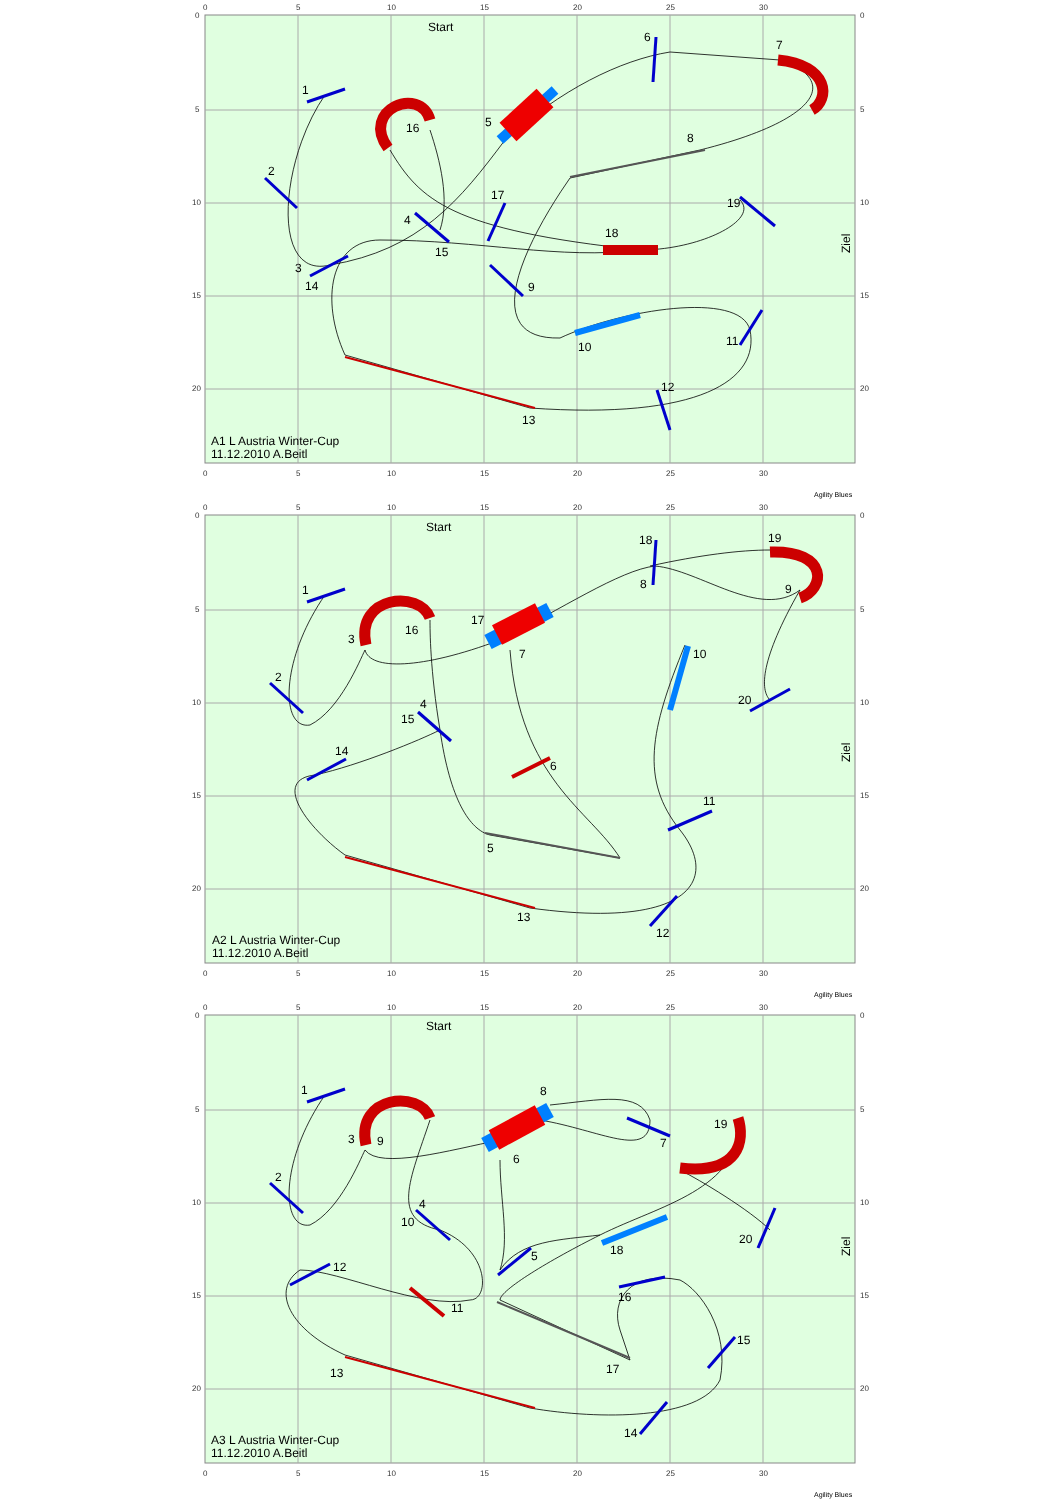0
5
10
15
20
25
30
0
5
10
15
20
0
5
10
15
20
0
5
10
15
20
25
30
Start
1
2
3
4
5
6
7
8
9
10
11
12
13
14
15
16
17
18
19
Ziel
A1 L Austria Winter-Cup
11.12.2010 A.Beitl
Agility Blues
0
5
10
15
20
25
30
0
5
10
15
20
0
5
10
15
20
0
5
10
15
20
25
30
Start
1
2
3
4
5
6
7
8
9
10
11
12
13
14
15
16
17
18
19
20
Ziel
A2 L Austria Winter-Cup
11.12.2010 A.Beitl
Agility Blues
0
5
10
15
20
25
30
0
5
10
15
20
0
5
10
15
20
0
5
10
15
20
25
30
Start
1
2
3
4
5
6
7
8
9
10
11
12
13
14
15
16
17
18
19
20
Ziel
A3 L Austria Winter-Cup
11.12.2010 A.Beitl
Agility Blues